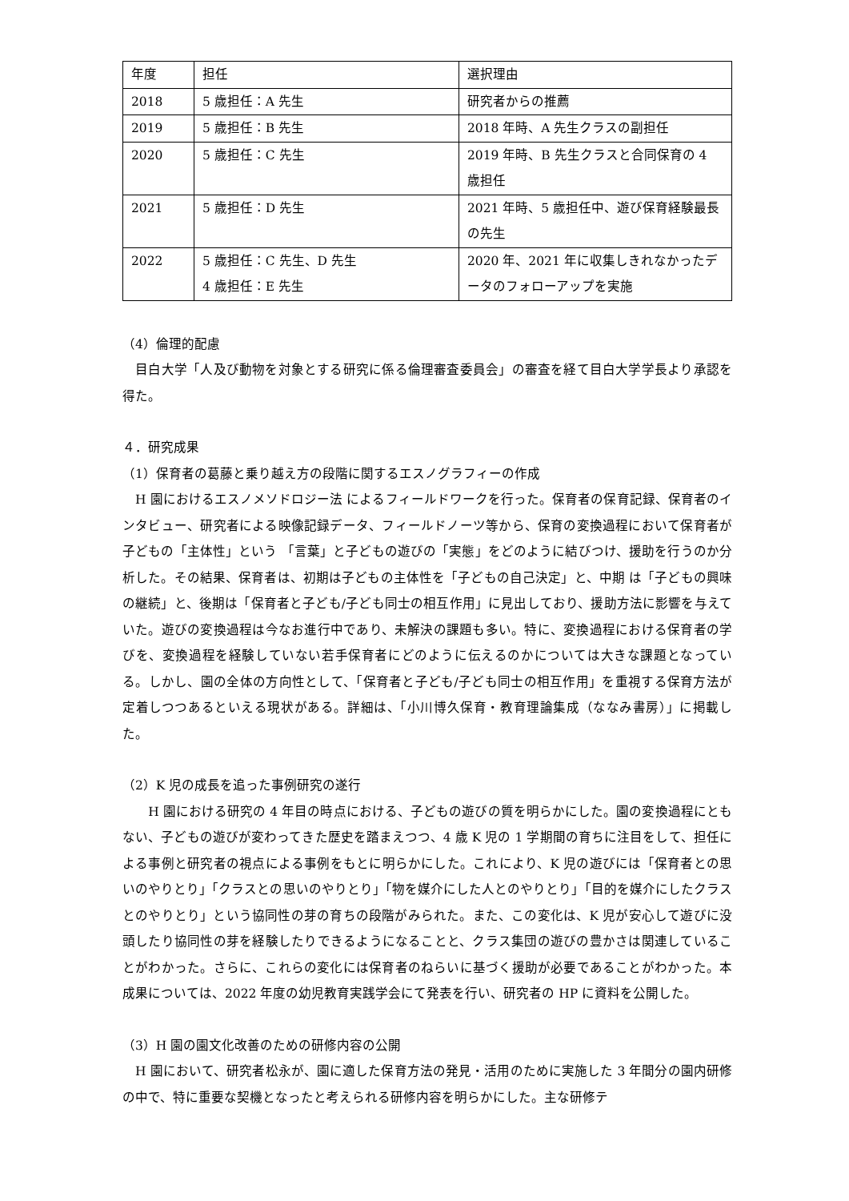| 年度 | 担任 | 選択理由 |
| --- | --- | --- |
| 2018 | 5 歳担任：A 先生 | 研究者からの推薦 |
| 2019 | 5 歳担任：B 先生 | 2018 年時、A 先生クラスの副担任 |
| 2020 | 5 歳担任：C 先生 | 2019 年時、B 先生クラスと合同保育の 4 歳担任 |
| 2021 | 5 歳担任：D 先生 | 2021 年時、5 歳担任中、遊び保育経験最長の先生 |
| 2022 | 5 歳担任：C 先生、D 先生 4 歳担任：E 先生 | 2020 年、2021 年に収集しきれなかったデータのフォローアップを実施 |
（4）倫理的配慮
　目白大学「人及び動物を対象とする研究に係る倫理審査委員会」の審査を経て目白大学学長より承認を得た。
４．研究成果
（1）保育者の葛藤と乗り越え方の段階に関するエスノグラフィーの作成
　H 園におけるエスノメソドロジー法 によるフィールドワークを行った。保育者の保育記録、保育者のインタビュー、研究者による映像記録データ、フィールドノーツ等から、保育の変換過程において保育者が子どもの「主体性」という 「言葉」と子どもの遊びの「実態」をどのように結びつけ、援助を行うのか分析した。その結果、保育者は、初期は子どもの主体性を「子どもの自己決定」と、中期 は「子どもの興味の継続」と、後期は「保育者と子ども/子ども同士の相互作用」に見出しており、援助方法に影響を与えていた。遊びの変換過程は今なお進行中であり、未解決の課題も多い。特に、変換過程における保育者の学びを、変換過程を経験していない若手保育者にどのように伝えるのかについては大きな課題となっている。しかし、園の全体の方向性として、「保育者と子ども/子ども同士の相互作用」を重視する保育方法が定着しつつあるといえる現状がある。詳細は、「小川博久保育・教育理論集成（ななみ書房）」に掲載した。
（2）K 児の成長を追った事例研究の遂行
　　H 園における研究の 4 年目の時点における、子どもの遊びの質を明らかにした。園の変換過程にともない、子どもの遊びが変わってきた歴史を踏まえつつ、4 歳 K 児の 1 学期間の育ちに注目をして、担任による事例と研究者の視点による事例をもとに明らかにした。これにより、K 児の遊びには「保育者との思いのやりとり」「クラスとの思いのやりとり」「物を媒介にした人とのやりとり」「目的を媒介にしたクラスとのやりとり」という協同性の芽の育ちの段階がみられた。また、この変化は、K 児が安心して遊びに没頭したり協同性の芽を経験したりできるようになることと、クラス集団の遊びの豊かさは関連していることがわかった。さらに、これらの変化には保育者のねらいに基づく援助が必要であることがわかった。本成果については、2022 年度の幼児教育実践学会にて発表を行い、研究者の HP に資料を公開した。
（3）H 園の園文化改善のための研修内容の公開
　H 園において、研究者松永が、園に適した保育方法の発見・活用のために実施した 3 年間分の園内研修の中で、特に重要な契機となったと考えられる研修内容を明らかにした。主な研修テ